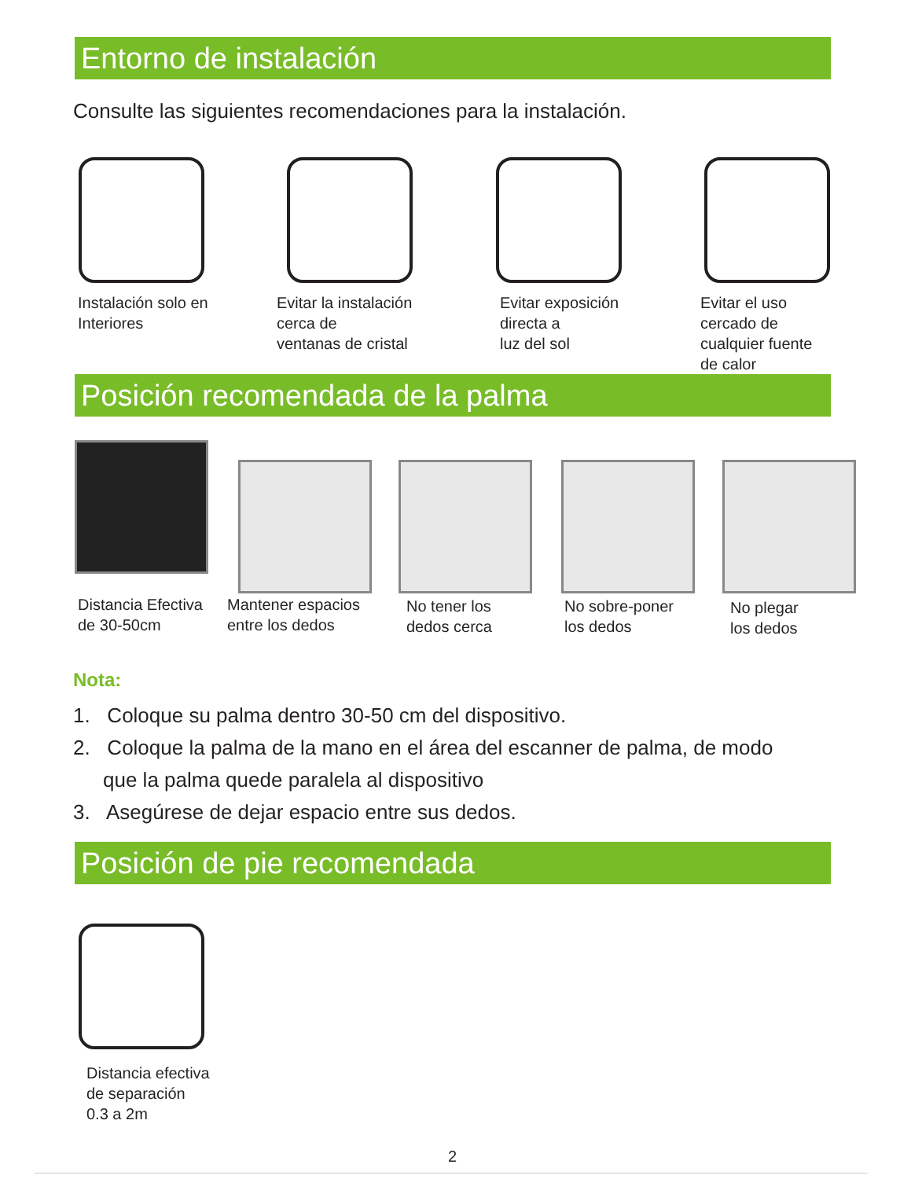Entorno de instalación
Consulte las siguientes recomendaciones para la instalación.
Instalación solo en
Interiores
Evitar la instalación
cerca de
ventanas de cristal
Evitar exposición
directa a
luz del sol
Evitar el uso
cercado de
cualquier fuente
de calor
Posición recomendada de la palma
Distancia Efectiva
de 30-50cm
Mantener espacios
entre los dedos
No tener los
dedos cerca
No sobre-poner
los dedos
No plegar
los dedos
Nota:
1. Coloque su palma dentro 30-50 cm del dispositivo.
2. Coloque la palma de la mano en el área del escanner de palma, de modo que la palma quede paralela al dispositivo
3. Asegúrese de dejar espacio entre sus dedos.
Posición de pie recomendada
Distancia efectiva
de separación
0.3 a 2m
2